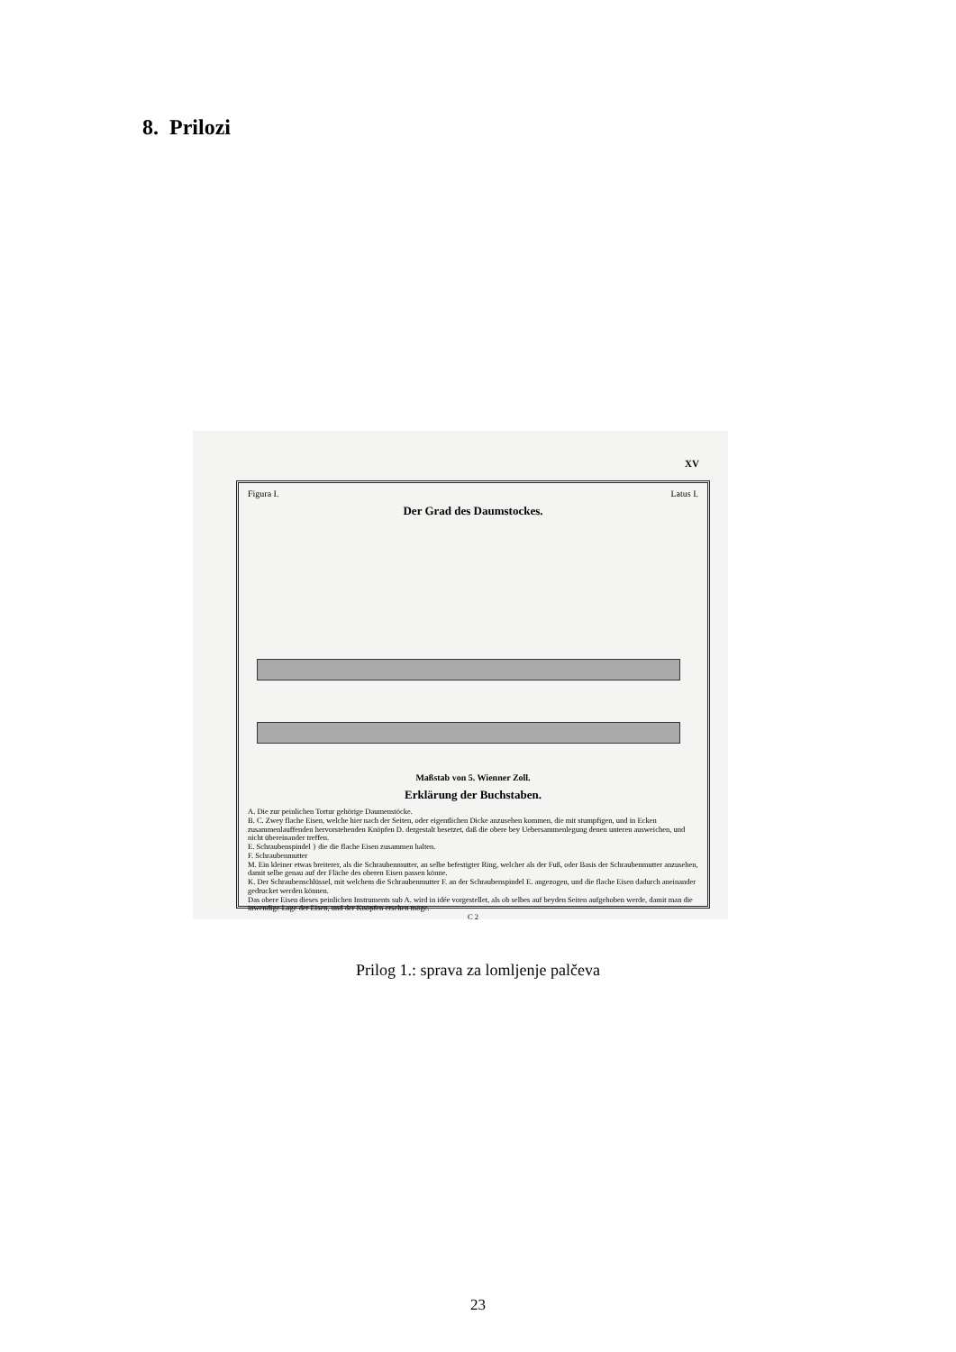8. Prilozi
XV
Figura I. Latus I.
Der Grad des Daumstockes.
Maßstab von 5. Wienner Zoll.
Erklärung der Buchstaben.
A. Die zur peinlichen Tortur gehörige Daumenstöcke.
B. C. Zwey flache Eisen, welche hier nach der Seiten, oder eigentlichen Dicke anzusehen kommen, die mit stumpfigen, und in Ecken zusammenlauffenden hervorstehenden Knöpfen D. dergestalt besetzet, daß die obere bey Uebersammenlegung denen unteren ausweichen, und nicht übereinander treffen.
E. Schraubenspindel } die die flache Eisen zusammen halten.
F. Schraubenmutter
M. Ein kleiner etwas breiterer, als die Schraubenmutter, an selbe befestigter Ring, welcher als der Fuß, oder Basis der Schraubenmutter anzusehen, damit selbe genau auf der Fläche des oberen Eisen passen könne.
K. Der Schraubenschlüssel, mit welchem die Schraubenmutter F. an der Schraubenspindel E. angezogen, und die flache Eisen dadurch aneinander gedrucket werden können.
Das obere Eisen dieses peinlichen Instruments sub A. wird in idée vorgestellet, als ob selbes auf beyden Seiten aufgehoben werde, damit man die inwendige Lage der Eisen, und der Knöpfen ersehen möge.
C 2
Prilog 1.: sprava za lomljenje palčeva
23